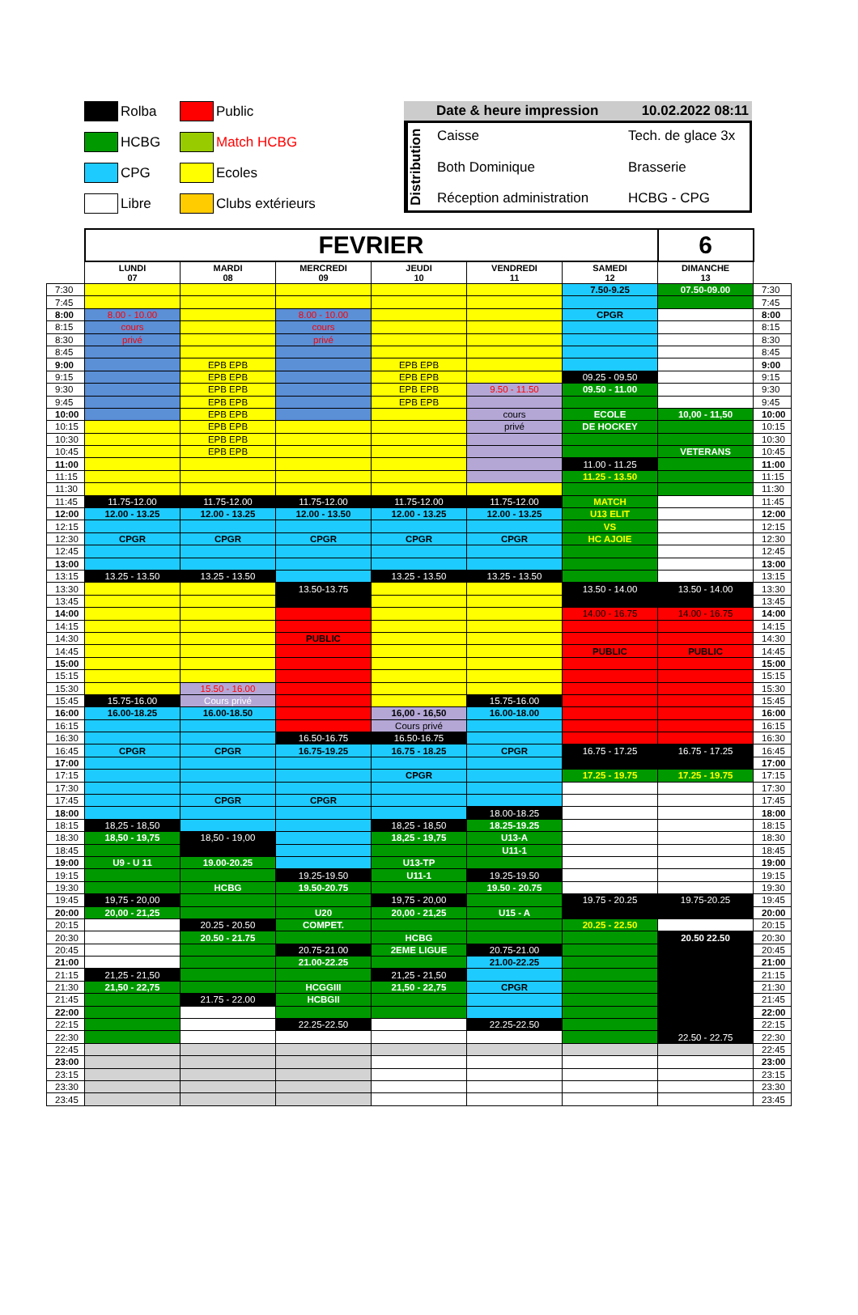Rolba
Public
HCBG
Match HCBG
CPG
Ecoles
Libre
Clubs extérieurs
Date & heure impression 10.02.2022 08:11
Distribution
Caisse Tech. de glace 3x Both Dominique Brasserie Réception administration HCBG - CPG
| | FEVRIER | | | | | | 6 | |
| --- | --- | --- | --- | --- | --- | --- | --- | --- |
| | LUNDI 07 | MARDI 08 | MERCREDI 09 | JEUDI 10 | VENDREDI 11 | SAMEDI 12 | DIMANCHE 13 | |
| 7:30 | | | | | | 7.50-9.25 | 07.50-09.00 | 7:30 |
| 7:45 | | | | | | | | 7:45 |
| 8:00 | 8.00 - 10.00 | | 8.00 - 10.00 | | | CPGR | | 8:00 |
| 8:15 | cours | | cours | | | | | 8:15 |
| 8:30 | privé | | privé | | | | | 8:30 |
| 8:45 | | | | | | | | 8:45 |
| 9:00 | | EPB EPB | | EPB EPB | | | | 9:00 |
| 9:15 | | EPB EPB | | EPB EPB | | 09.25 - 09.50 | | 9:15 |
| 9:30 | | EPB EPB | | EPB EPB | 9.50 - 11.50 | 09.50 - 11.00 | | 9:30 |
| 9:45 | | EPB EPB | | EPB EPB | | | | 9:45 |
| 10:00 | | EPB EPB | | | cours | ECOLE | 10,00 - 11,50 | 10:00 |
| 10:15 | | EPB EPB | | | privé | DE HOCKEY | | 10:15 |
| 10:30 | | EPB EPB | | | | | | 10:30 |
| 10:45 | | EPB EPB | | | | | VETERANS | 10:45 |
| 11:00 | | | | | | 11.00 - 11.25 | | 11:00 |
| 11:15 | | | | | | 11.25 - 13.50 | | 11:15 |
| 11:30 | | | | | | | | 11:30 |
| 11:45 | 11.75-12.00 | 11.75-12.00 | 11.75-12.00 | 11.75-12.00 | 11.75-12.00 | MATCH | | 11:45 |
| 12:00 | 12.00 - 13.25 | 12.00 - 13.25 | 12.00 - 13.50 | 12.00 - 13.25 | 12.00 - 13.25 | U13 ELIT | | 12:00 |
| 12:15 | | | | | | VS | | 12:15 |
| 12:30 | CPGR | CPGR | CPGR | CPGR | CPGR | HC AJOIE | | 12:30 |
| 12:45 | | | | | | | | 12:45 |
| 13:00 | | | | | | | | 13:00 |
| 13:15 | 13.25 - 13.50 | 13.25 - 13.50 | | 13.25 - 13.50 | 13.25 - 13.50 | | | 13:15 |
| 13:30 | | | 13.50-13.75 | | | 13.50 - 14.00 | 13.50 - 14.00 | 13:30 |
| 13:45 | | | | | | | | 13:45 |
| 14:00 | | | | | | 14.00 - 16.75 | 14.00 - 16.75 | 14:00 |
| 14:15 | | | | | | | | 14:15 |
| 14:30 | | | PUBLIC | | | | | 14:30 |
| 14:45 | | | | | | PUBLIC | PUBLIC | 14:45 |
| 15:00 | | | | | | | | 15:00 |
| 15:15 | | | | | | | | 15:15 |
| 15:30 | | 15.50 - 16.00 | | | | | | 15:30 |
| 15:45 | 15.75-16.00 | Cours privé | | | 15.75-16.00 | | | 15:45 |
| 16:00 | 16.00-18.25 | 16.00-18.50 | | 16,00 - 16,50 | 16.00-18.00 | | | 16:00 |
| 16:15 | | | | Cours privé | | | | 16:15 |
| 16:30 | | | 16.50-16.75 | 16.50-16.75 | | | | 16:30 |
| 16:45 | CPGR | CPGR | 16.75-19.25 | 16.75 - 18.25 | CPGR | 16.75 - 17.25 | 16.75 - 17.25 | 16:45 |
| 17:00 | | | | | | | | 17:00 |
| 17:15 | | | | CPGR | | 17.25 - 19.75 | 17.25 - 19.75 | 17:15 |
| 17:30 | | | | | | | | 17:30 |
| 17:45 | | CPGR | CPGR | | | | | 17:45 |
| 18:00 | | | | | 18.00-18.25 | | | 18:00 |
| 18:15 | 18,25 - 18,50 | | | 18,25 - 18,50 | 18.25-19.25 | | | 18:15 |
| 18:30 | 18,50 - 19,75 | 18,50 - 19,00 | | 18,25 - 19,75 | U13-A | | | 18:30 |
| 18:45 | | | | | U11-1 | | | 18:45 |
| 19:00 | U9 - U 11 | 19.00-20.25 | | U13-TP | | | | 19:00 |
| 19:15 | | | 19.25-19.50 | U11-1 | 19.25-19.50 | | | 19:15 |
| 19:30 | | HCBG | 19.50-20.75 | | 19.50 - 20.75 | | | 19:30 |
| 19:45 | 19,75 - 20,00 | | | 19,75 - 20,00 | | 19.75 - 20.25 | 19.75-20.25 | 19:45 |
| 20:00 | 20,00 - 21,25 | | U20 | 20,00 - 21,25 | U15 - A | | | 20:00 |
| 20:15 | | 20.25 - 20.50 | COMPET. | | | 20.25 - 22.50 | | 20:15 |
| 20:30 | | 20.50 - 21.75 | | HCBG | | | 20.50 22.50 | 20:30 |
| 20:45 | | | 20.75-21.00 | 2EME LIGUE | 20.75-21.00 | | | 20:45 |
| 21:00 | | | 21.00-22.25 | | 21.00-22.25 | | | 21:00 |
| 21:15 | 21,25 - 21,50 | | | 21,25 - 21,50 | | | | 21:15 |
| 21:30 | 21,50 - 22,75 | | HCGGIII | 21,50 - 22,75 | CPGR | | | 21:30 |
| 21:45 | | 21.75 - 22.00 | HCBGII | | | | | 21:45 |
| 22:00 | | | | | | | | 22:00 |
| 22:15 | | | 22.25-22.50 | | 22.25-22.50 | | | 22:15 |
| 22:30 | | | | | | | 22.50 - 22.75 | 22:30 |
| 22:45 | | | | | | | | 22:45 |
| 23:00 | | | | | | | | 23:00 |
| 23:15 | | | | | | | | 23:15 |
| 23:30 | | | | | | | | 23:30 |
| 23:45 | | | | | | | | 23:45 |